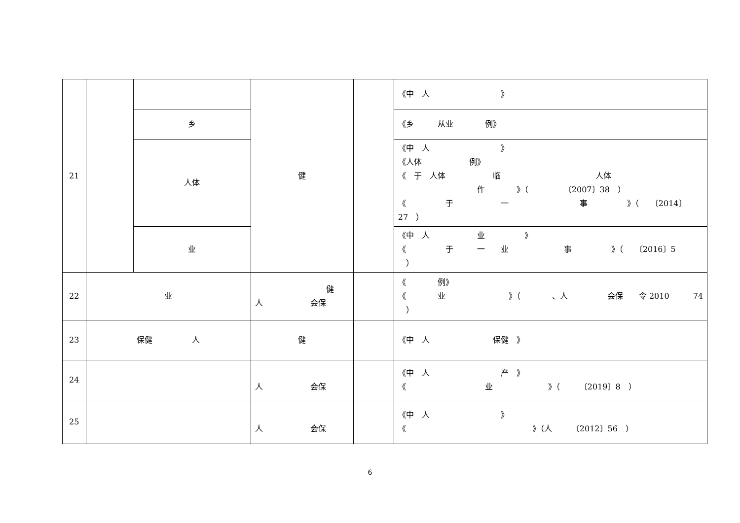| 21 | | | 健 | | 《中 人 》 |
| | | 乡 | | | 《乡 从业 例》 |
| | | 人体 | | | 《中 人 》 《人体 例》 《 于 人体 临 人体 作 》（ 〔2007〕38 ） 《 于 一 事 》（ 〔2014〕 27 ） |
| | | 业 | | | 《中 人 业 》 《 于 一 业 事 》（ 〔2016〕5 ） |
| 22 | 业 | | 健 人 会保 | | 《 例》 《 业 》（ 、人 会保 令 2010 74 ） |
| 23 | 保健 人 | | 健 | | 《中 人 保健 》 |
| 24 | | | 人 会保 | | 《中 人 产 》 《 业 》（ 〔2019〕8 ） |
| 25 | | | 人 会保 | | 《中 人 》 《 》（人 〔2012〕56 ） |
6